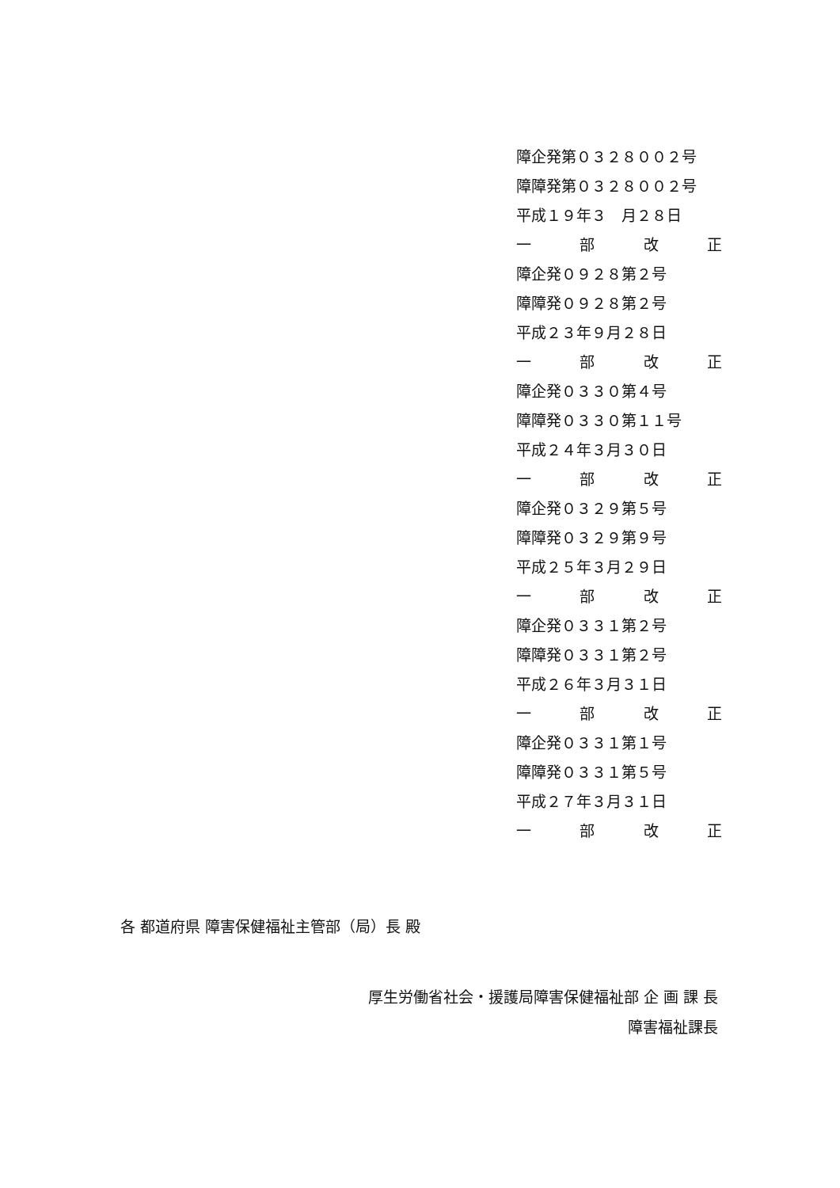障企発第０３２８００２号
障障発第０３２８００２号
平成１９年３　月２８日
一部改正
障企発０９２８第２号
障障発０９２８第２号
平成２３年９月２８日
一部改正
障企発０３３０第４号
障障発０３３０第１１号
平成２４年３月３０日
一部改正
障企発０３２９第５号
障障発０３２９第９号
平成２５年３月２９日
一部改正
障企発０３３１第２号
障障発０３３１第２号
平成２６年３月３１日
一部改正
障企発０３３１第１号
障障発０３３１第５号
平成２７年３月３１日
一部改正
各 都道府県 障害保健福祉主管部（局）長 殿
厚生労働省社会・援護局障害保健福祉部 企 画 課 長
障害福祉課長